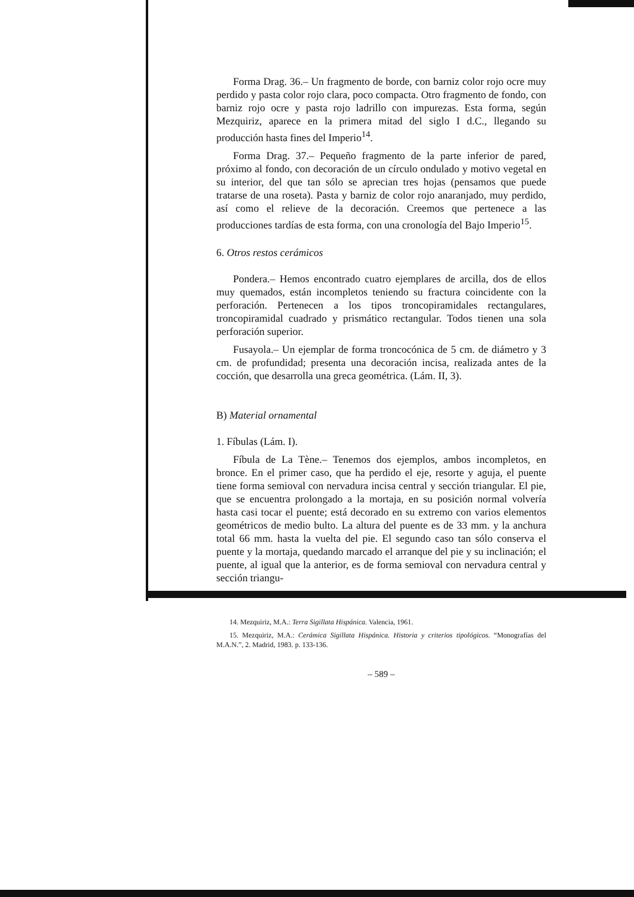Forma Drag. 36.– Un fragmento de borde, con barniz color rojo ocre muy perdido y pasta color rojo clara, poco compacta. Otro fragmento de fondo, con barniz rojo ocre y pasta rojo ladrillo con impurezas. Esta forma, según Mezquiriz, aparece en la primera mitad del siglo I d.C., llegando su producción hasta fines del Imperio<sup>14</sup>.
Forma Drag. 37.– Pequeño fragmento de la parte inferior de pared, próximo al fondo, con decoración de un círculo ondulado y motivo vegetal en su interior, del que tan sólo se aprecian tres hojas (pensamos que puede tratarse de una roseta). Pasta y barniz de color rojo anaranjado, muy perdido, así como el relieve de la decoración. Creemos que pertenece a las producciones tardías de esta forma, con una cronología del Bajo Imperio<sup>15</sup>.
6. Otros restos cerámicos
Pondera.– Hemos encontrado cuatro ejemplares de arcilla, dos de ellos muy quemados, están incompletos teniendo su fractura coincidente con la perforación. Pertenecen a los tipos troncopiramidales rectangulares, troncopiramidal cuadrado y prismático rectangular. Todos tienen una sola perforación superior.
Fusayola.– Un ejemplar de forma troncocónica de 5 cm. de diámetro y 3 cm. de profundidad; presenta una decoración incisa, realizada antes de la cocción, que desarrolla una greca geométrica. (Lám. II, 3).
B) Material ornamental
1. Fíbulas (Lám. I).
Fíbula de La Tène.– Tenemos dos ejemplos, ambos incompletos, en bronce. En el primer caso, que ha perdido el eje, resorte y aguja, el puente tiene forma semioval con nervadura incisa central y sección triangular. El pie, que se encuentra prolongado a la mortaja, en su posición normal volvería hasta casi tocar el puente; está decorado en su extremo con varios elementos geométricos de medio bulto. La altura del puente es de 33 mm. y la anchura total 66 mm. hasta la vuelta del pie. El segundo caso tan sólo conserva el puente y la mortaja, quedando marcado el arranque del pie y su inclinación; el puente, al igual que la anterior, es de forma semioval con nervadura central y sección triangu-
14. Mezquiriz, M.A.: Terra Sigillata Hispánica. Valencia, 1961.
15. Mezquiriz, M.A.: Cerámica Sigillata Hispánica. Historia y criterios tipológicos. “Monografías del M.A.N.”, 2. Madrid, 1983. p. 133-136.
– 589 –